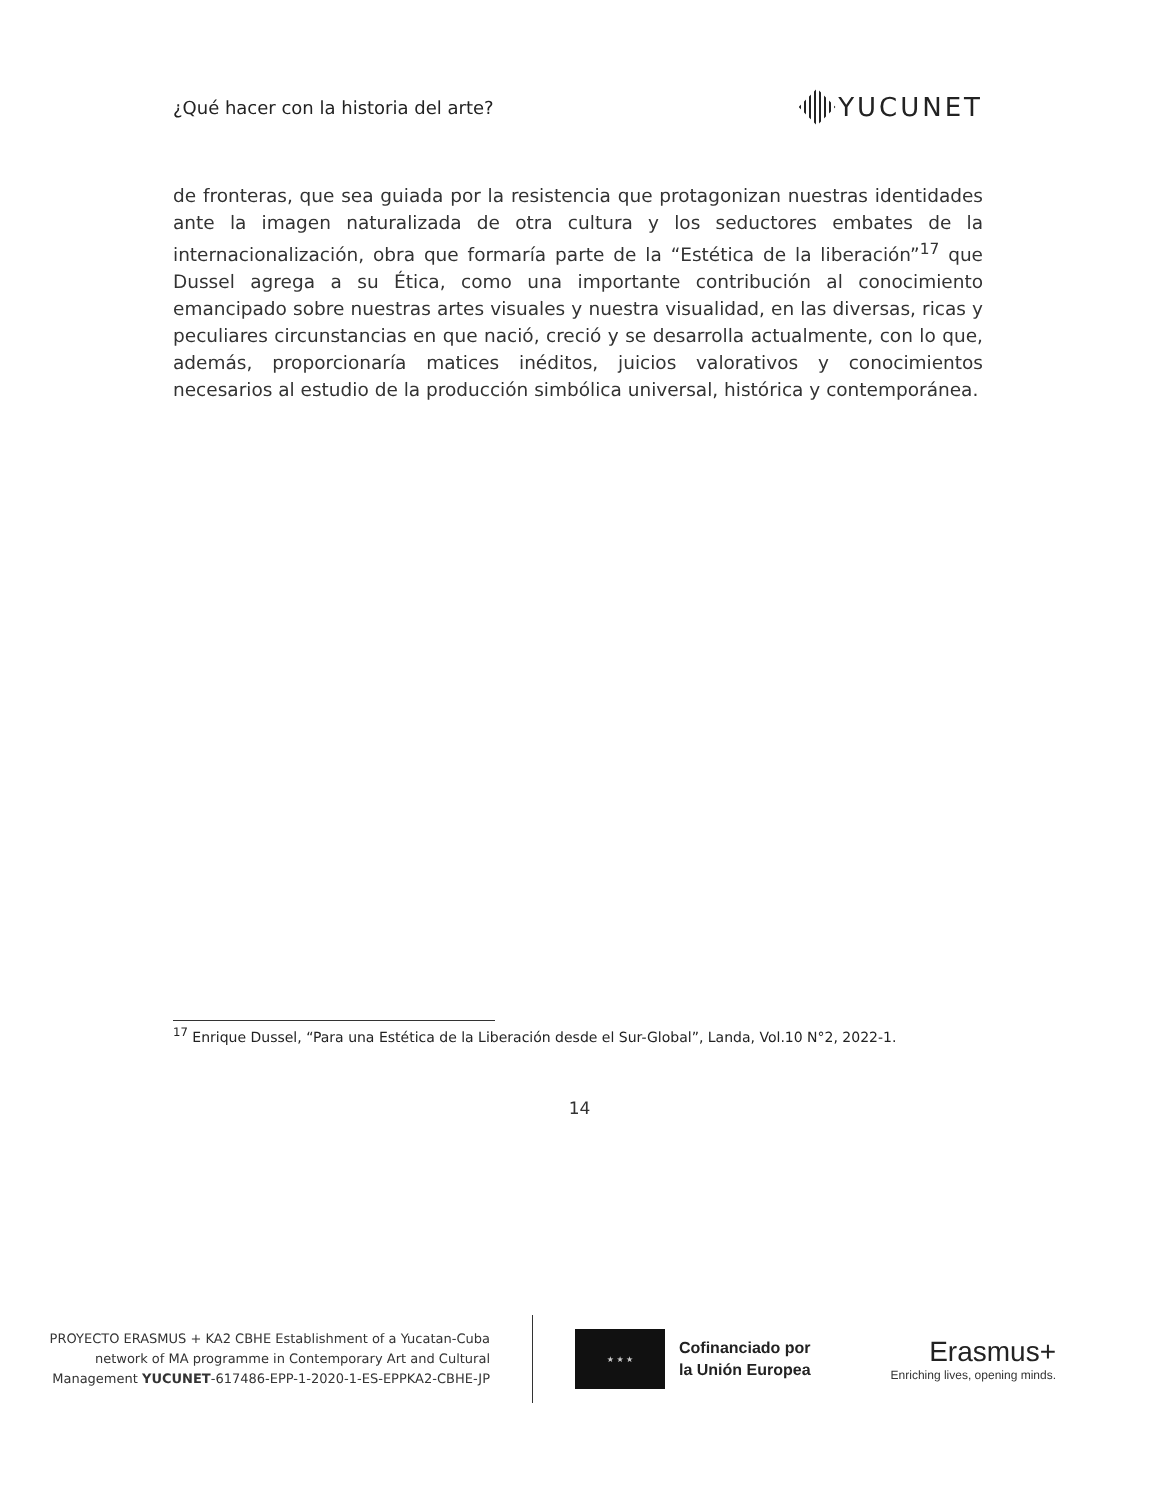¿Qué hacer con la historia del arte? YUCUNET
de fronteras, que sea guiada por la resistencia que protagonizan nuestras identidades ante la imagen naturalizada de otra cultura y los seductores embates de la internacionalización, obra que formaría parte de la “Estética de la liberación”<sup>17</sup> que Dussel agrega a su Ética, como una importante contribución al conocimiento emancipado sobre nuestras artes visuales y nuestra visualidad, en las diversas, ricas y peculiares circunstancias en que nació, creció y se desarrolla actualmente, con lo que, además, proporcionaría matices inéditos, juicios valorativos y conocimientos necesarios al estudio de la producción simbólica universal, histórica y contemporánea.
<sup>17</sup> Enrique Dussel, “Para una Estética de la Liberación desde el Sur-Global”, Landa, Vol.10 N°2, 2022-1.
14
PROYECTO ERASMUS + KA2 CBHE Establishment of a Yucatan-Cuba
network of MA programme in Contemporary Art and Cultural
Management YUCUNET-617486-EPP-1-2020-1-ES-EPPKA2-CBHE-JP
★ ★ ★
Cofinanciado por
la Unión Europea
Erasmus+
Enriching lives, opening minds.